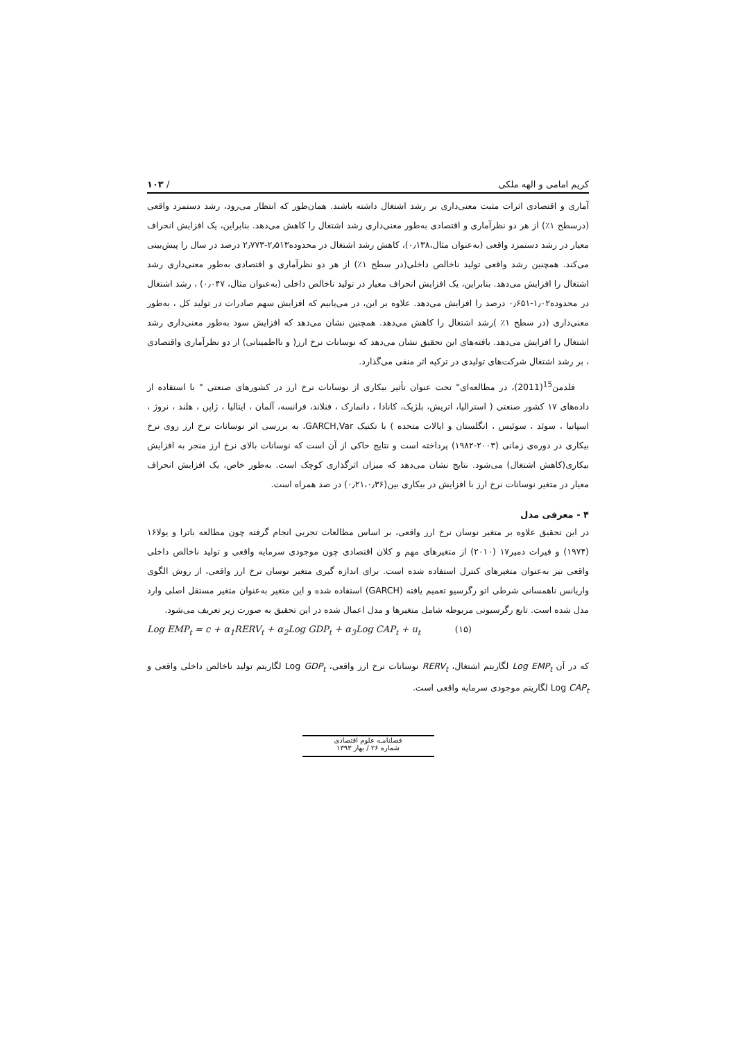کریم امامی و الهه ملکی / ۱۰۳
آماری و اقتصادی اثرات مثبت معنی‌داری بر رشد اشتغال داشته باشند. همان‌طور که انتظار می‌رود، رشد دستمزد واقعی (درسطح ۱٪) از هر دو نظرآماری و اقتصادی به‌طور معنی‌داری رشد اشتغال را کاهش می‌دهد. بنابراین، یک افزایش انحراف معیار در رشد دستمزد واقعی (به‌عنوان مثال،۰٫۱۳۸)، کاهش رشد اشتغال در محدوده۲٫۵۱۳-۲٫۷۷۳ درصد در سال را پیش‌بینی می‌کند. همچنین رشد واقعی تولید ناخالص داخلی(در سطح ۱٪) از هر دو نظرآماری و اقتصادی به‌طور معنی‌داری رشد اشتغال را افزایش می‌دهد. بنابراین، یک افزایش انحراف معیار در تولید ناخالص داخلی (به‌عنوان مثال، ۰٫۰۴۷) ، رشد اشتغال در محدوده۱٫۰۲-۰٫۶۵۱ درصد را افزایش می‌دهد. علاوه بر این، در می‌یابیم که افزایش سهم صادرات در تولید کل ، به‌طور معنی‌داری (در سطح ۱٪ )رشد اشتغال را کاهش می‌دهد. همچنین نشان می‌دهد که افزایش سود به‌طور معنی‌داری رشد اشتغال را افزایش می‌دهد. یافته‌های این تحقیق نشان می‌دهد که نوسانات نرخ ارز( و نااطمینانی) از دو نظرآماری واقتصادی ، بر رشد اشتغال شرکت‌های تولیدی در ترکیه اثر منفی می‌گذارد.
فلدمن<sup>15</sup>(2011)، در مطالعه‌ای" تحت عنوان تأثیر بیکاری از نوسانات نرخ ارز در کشورهای صنعتی " با استفاده از داده‌های ۱۷ کشور صنعتی ( استرالیا، اتریش، بلژیک، کانادا ، دانمارک ، فنلاند، فرانسه، آلمان ، ایتالیا ، ژاپن ، هلند ، نروژ ، اسپانیا ، سوئد ، سوئیس ، انگلستان و ایالات متحده ) با تکنیک GARCH,Var، به بررسی اثر نوسانات نرخ ارز روی نرخ بیکاری در دوره‌ی زمانی (۲۰۰۳-۱۹۸۲) پرداخته است و نتایج حاکی از آن است که نوسانات بالای نرخ ارز منجر به افزایش بیکاری(کاهش اشتغال) می‌شود. نتایج نشان می‌دهد که میزان اثرگذاری کوچک است. به‌طور خاص، یک افزایش انحراف معیار در متغیر نوسانات نرخ ارز با افزایش در بیکاری بین(۰٫۲۱،۰٫۳۶) در صد همراه است.
۴ - معرفی مدل
در این تحقیق علاوه بر متغیر نوسان نرخ ارز واقعی، بر اساس مطالعات تجربی انجام گرفته چون مطالعه باترا و یولا۱۶ (۱۹۷۴) و فیرات دمیر۱۷ (۲۰۱۰) از متغیرهای مهم و کلان اقتصادی چون موجودی سرمایه واقعی و تولید ناخالص داخلی واقعی نیز به‌عنوان متغیرهای کنترل استفاده شده است. برای اندازه گیری متغیر نوسان نرخ ارز واقعی، از روش الگوی واریانس ناهمسانی شرطی اتو رگرسیو تعمیم یافته (GARCH) استفاده شده و این متغیر به‌عنوان متغیر مستقل اصلی وارد مدل شده است. تابع رگرسیونی مربوطه شامل متغیرها و مدل اعمال شده در این تحقیق به صورت زیر تعریف می‌شود.
Log EMP<sub>t</sub> = c + α<sub>1</sub>RERV<sub>t</sub> + α<sub>2</sub>Log GDP<sub>t</sub> + α<sub>3</sub>Log CAP<sub>t</sub> + u<sub>t</sub> (۱۵)
که در آن Log EMP<sub>t</sub> لگاریتم اشتغال، RERV<sub>t</sub> نوسانات نرخ ارز واقعی، Log GDP<sub>t</sub> لگاریتم تولید ناخالص داخلی واقعی و Log CAP<sub>t</sub> لگاریتم موجودی سرمایه واقعی است.
فصلنامـه علوم اقتصادی
شماره ۲۶ / بهار ۱۳۹۳